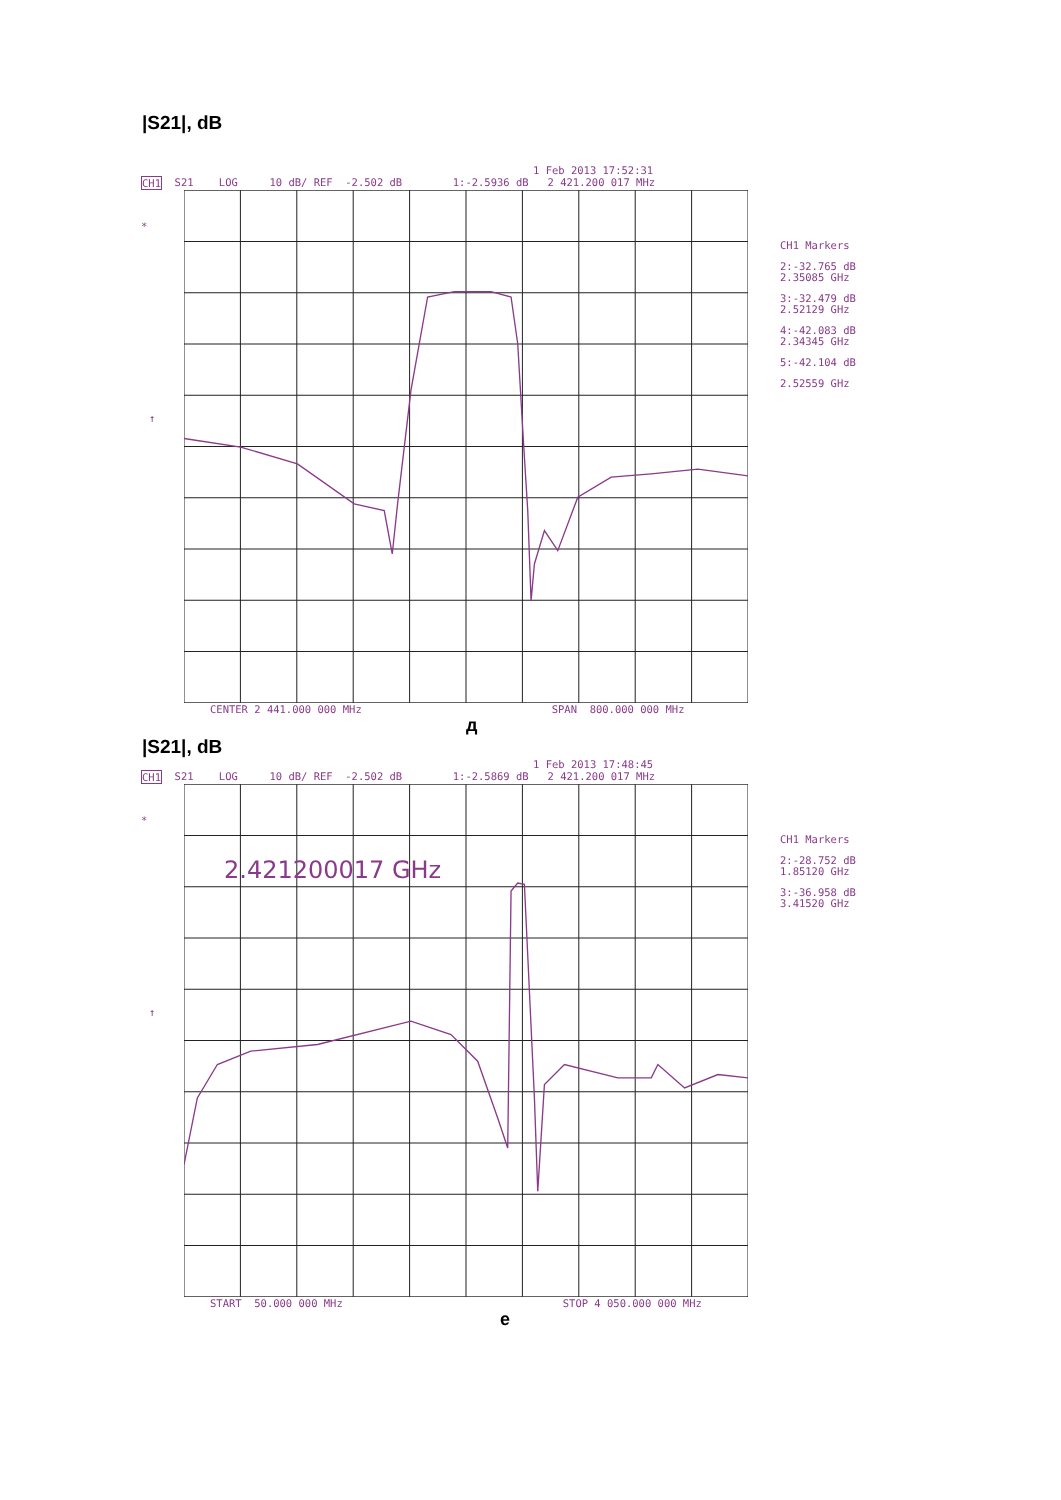|S21|, dB
1 Feb 2013 17:52:31
CH1 S21 LOG 10 dB/ REF -2.502 dB 1:-2.5936 dB 2 421.200 017 MHz
*
↑
CH1 Markers
2:-32.765 dB
2.35085 GHz
3:-32.479 dB
2.52129 GHz
4:-42.083 dB
2.34345 GHz
5:-42.104 dB
2.52559 GHz
CENTER 2 441.000 000 MHz SPAN 800.000 000 MHz
д
|S21|, dB
1 Feb 2013 17:48:45
CH1 S21 LOG 10 dB/ REF -2.502 dB 1:-2.5869 dB 2 421.200 017 MHz
*
↑
2.421200017 GHz
CH1 Markers
2:-28.752 dB
1.85120 GHz
3:-36.958 dB
3.41520 GHz
START 50.000 000 MHz STOP 4 050.000 000 MHz
е